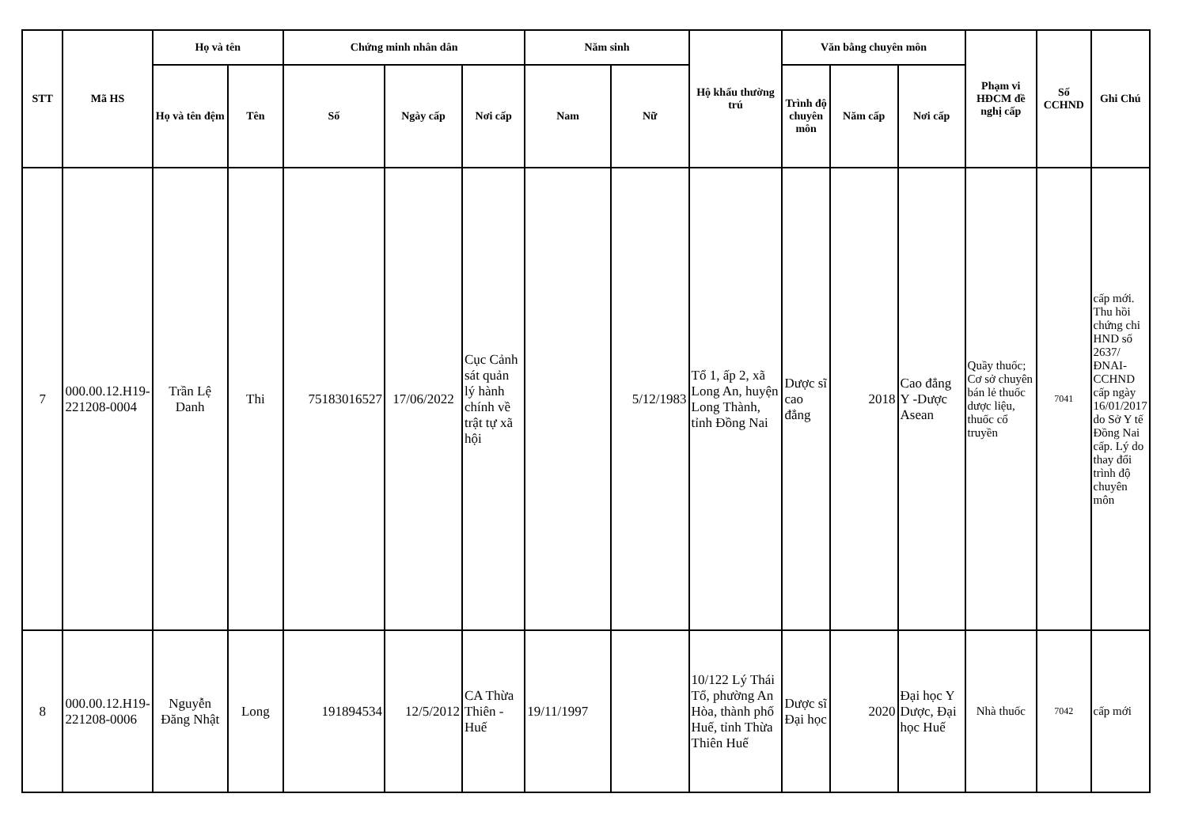| STT | Mã HS | Họ và tên | | Chứng minh nhân dân | | | Năm sinh | | Hộ khẩu thường trú | Văn bằng chuyên môn | | | Phạm vi HĐCM đề nghị cấp | Số CCHND | Ghi Chú |
| --- | --- | --- | --- | --- | --- | --- | --- | --- | --- | --- | --- | --- | --- | --- | --- |
| | | Họ và tên đệm | Tên | Số | Ngày cấp | Nơi cấp | Nam | Nữ | | Trình độ chuyên môn | Năm cấp | Nơi cấp | | | |
| 7 | 000.00.12.H19-221208-0004 | Trần Lệ Danh | Thi | 75183016527 | 17/06/2022 | Cục Cảnh sát quản lý hành chính về trật tự xã hội | | 5/12/1983 | Tổ 1, ấp 2, xã Long An, huyện Long Thành, tỉnh Đồng Nai | Dược sĩ cao đẳng | 2018 | Cao đẳng Y -Dược Asean | Quầy thuốc; Cơ sở chuyên bán lẻ thuốc dược liệu, thuốc cổ truyền | 7041 | cấp mới. Thu hồi chứng chỉ HND số 2637/ĐNAI-CCHND cấp ngày 16/01/2017 do Sở Y tế Đồng Nai cấp. Lý do thay đổi trình độ chuyên môn |
| 8 | 000.00.12.H19-221208-0006 | Nguyễn Đăng Nhật | Long | 191894534 | 12/5/2012 | CA Thừa Thiên - Huế | 19/11/1997 | | 10/122 Lý Thái Tổ, phường An Hòa, thành phố Huế, tỉnh Thừa Thiên Huế | Dược sĩ Đại học | 2020 | Đại học Y Dược, Đại học Huế | Nhà thuốc | 7042 | cấp mới |